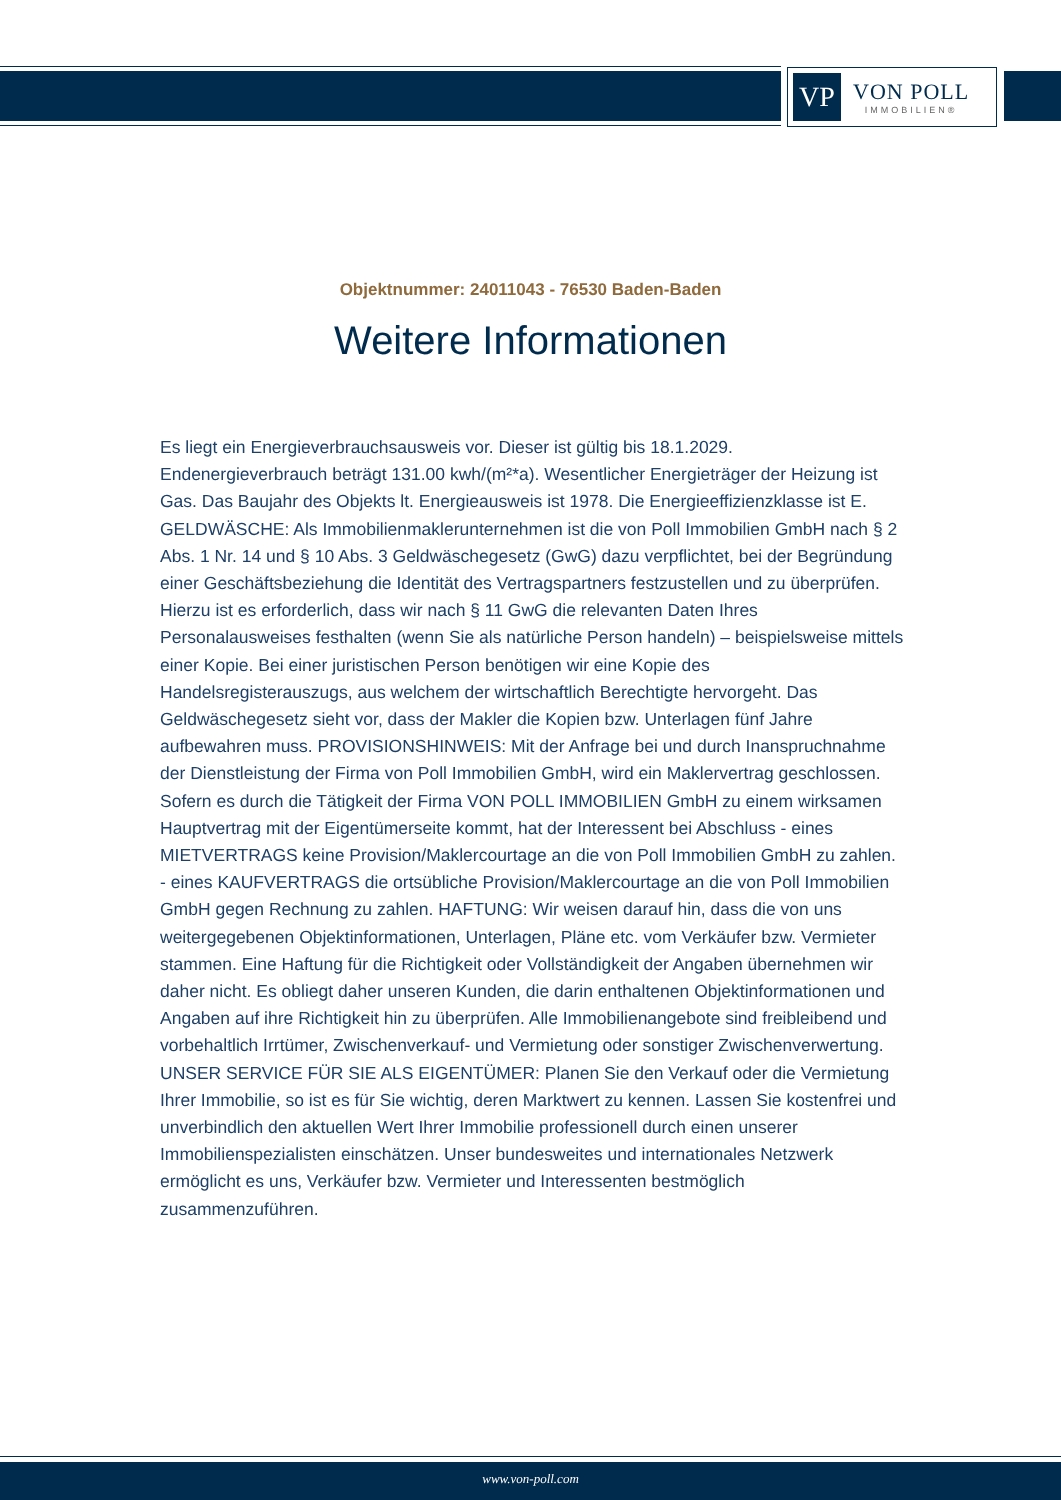VP
VON POLL
IMMOBILIEN®
Objektnummer: 24011043 - 76530 Baden-Baden
Weitere Informationen
Es liegt ein Energieverbrauchsausweis vor. Dieser ist gültig bis 18.1.2029. Endenergieverbrauch beträgt 131.00 kwh/(m²*a). Wesentlicher Energieträger der Heizung ist Gas. Das Baujahr des Objekts lt. Energieausweis ist 1978. Die Energieeffizienzklasse ist E. GELDWÄSCHE: Als Immobilienmaklerunternehmen ist die von Poll Immobilien GmbH nach § 2 Abs. 1 Nr. 14 und § 10 Abs. 3 Geldwäschegesetz (GwG) dazu verpflichtet, bei der Begründung einer Geschäftsbeziehung die Identität des Vertragspartners festzustellen und zu überprüfen. Hierzu ist es erforderlich, dass wir nach § 11 GwG die relevanten Daten Ihres Personalausweises festhalten (wenn Sie als natürliche Person handeln) – beispielsweise mittels einer Kopie. Bei einer juristischen Person benötigen wir eine Kopie des Handelsregisterauszugs, aus welchem der wirtschaftlich Berechtigte hervorgeht. Das Geldwäschegesetz sieht vor, dass der Makler die Kopien bzw. Unterlagen fünf Jahre aufbewahren muss. PROVISIONSHINWEIS: Mit der Anfrage bei und durch Inanspruchnahme der Dienstleistung der Firma von Poll Immobilien GmbH, wird ein Maklervertrag geschlossen. Sofern es durch die Tätigkeit der Firma VON POLL IMMOBILIEN GmbH zu einem wirksamen Hauptvertrag mit der Eigentümerseite kommt, hat der Interessent bei Abschluss - eines MIETVERTRAGS keine Provision/Maklercourtage an die von Poll Immobilien GmbH zu zahlen. - eines KAUFVERTRAGS die ortsübliche Provision/Maklercourtage an die von Poll Immobilien GmbH gegen Rechnung zu zahlen. HAFTUNG: Wir weisen darauf hin, dass die von uns weitergegebenen Objektinformationen, Unterlagen, Pläne etc. vom Verkäufer bzw. Vermieter stammen. Eine Haftung für die Richtigkeit oder Vollständigkeit der Angaben übernehmen wir daher nicht. Es obliegt daher unseren Kunden, die darin enthaltenen Objektinformationen und Angaben auf ihre Richtigkeit hin zu überprüfen. Alle Immobilienangebote sind freibleibend und vorbehaltlich Irrtümer, Zwischenverkauf- und Vermietung oder sonstiger Zwischenverwertung. UNSER SERVICE FÜR SIE ALS EIGENTÜMER: Planen Sie den Verkauf oder die Vermietung Ihrer Immobilie, so ist es für Sie wichtig, deren Marktwert zu kennen. Lassen Sie kostenfrei und unverbindlich den aktuellen Wert Ihrer Immobilie professionell durch einen unserer Immobilienspezialisten einschätzen. Unser bundesweites und internationales Netzwerk ermöglicht es uns, Verkäufer bzw. Vermieter und Interessenten bestmöglich zusammenzuführen.
www.von-poll.com